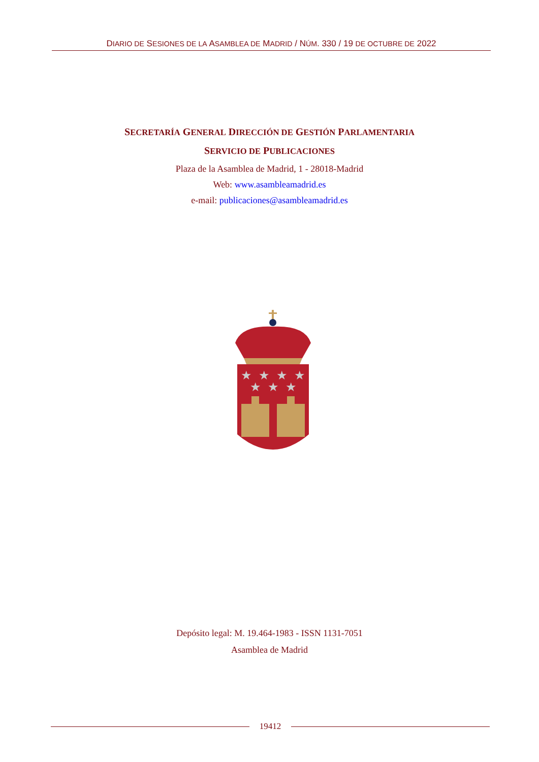DIARIO DE SESIONES DE LA ASAMBLEA DE MADRID / NÚM. 330 / 19 DE OCTUBRE DE 2022
SECRETARÍA GENERAL DIRECCIÓN DE GESTIÓN PARLAMENTARIA
SERVICIO DE PUBLICACIONES
Plaza de la Asamblea de Madrid, 1 - 28018-Madrid
Web: www.asambleamadrid.es
e-mail: publicaciones@asambleamadrid.es
★
★
★
★
★
★
★
Depósito legal: M. 19.464-1983 - ISSN 1131-7051
Asamblea de Madrid
19412